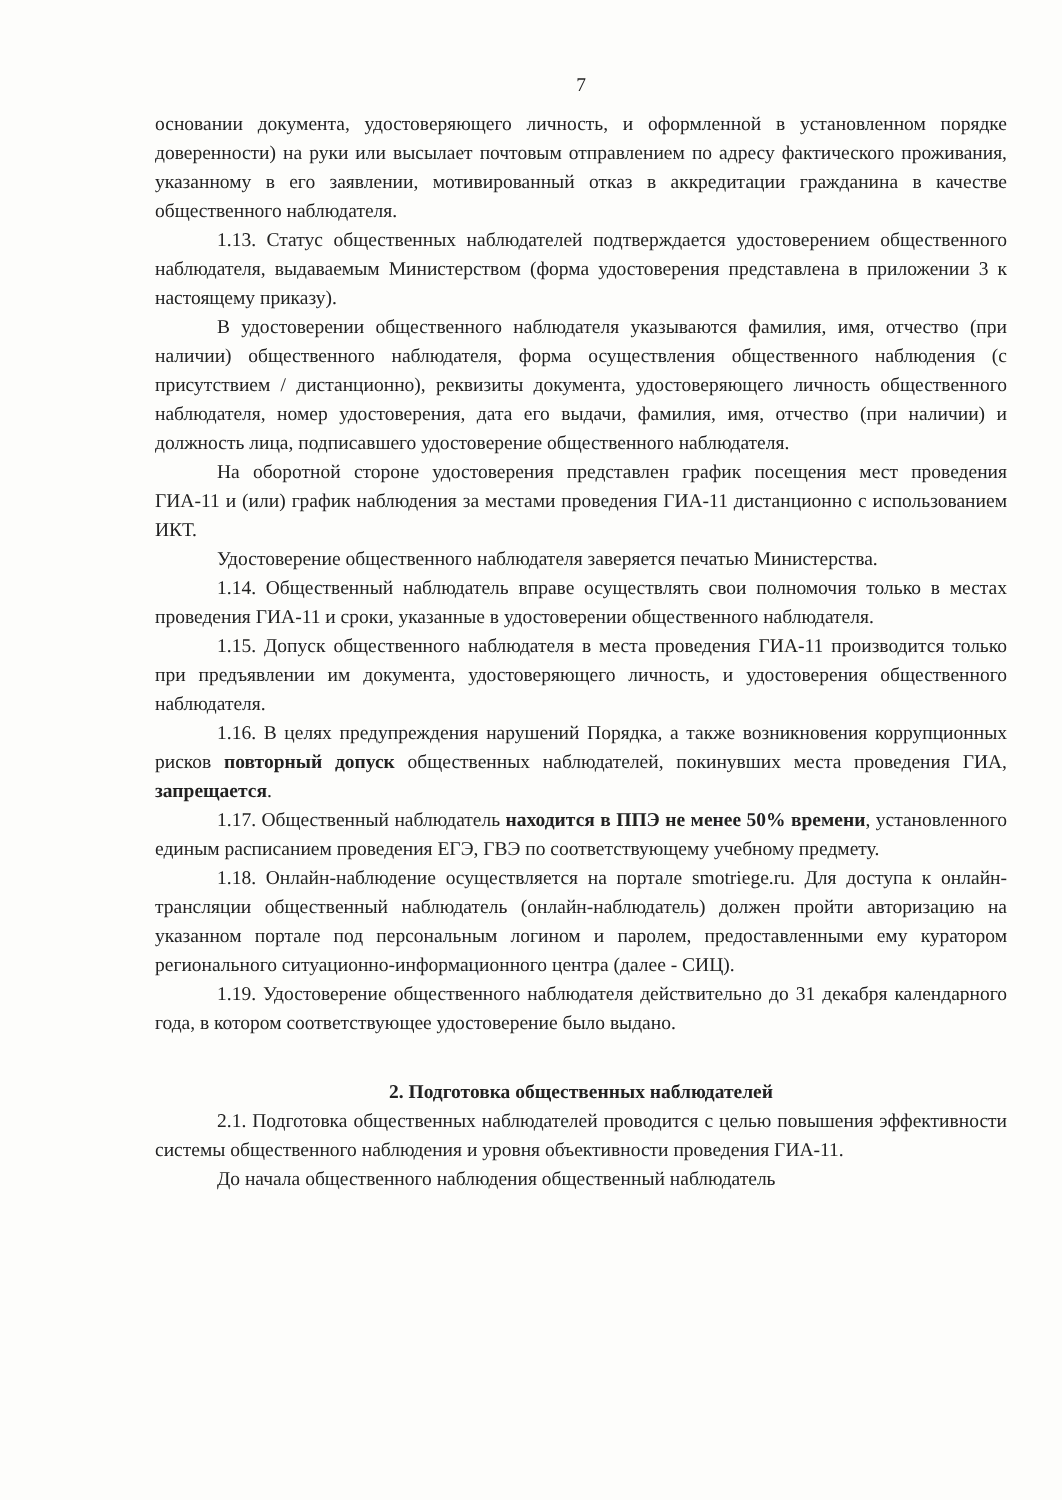7
основании документа, удостоверяющего личность, и оформленной в установленном порядке доверенности) на руки или высылает почтовым отправлением по адресу фактического проживания, указанному в его заявлении, мотивированный отказ в аккредитации гражданина в качестве общественного наблюдателя.
1.13. Статус общественных наблюдателей подтверждается удостоверением общественного наблюдателя, выдаваемым Министерством (форма удостоверения представлена в приложении 3 к настоящему приказу).
В удостоверении общественного наблюдателя указываются фамилия, имя, отчество (при наличии) общественного наблюдателя, форма осуществления общественного наблюдения (с присутствием / дистанционно), реквизиты документа, удостоверяющего личность общественного наблюдателя, номер удостоверения, дата его выдачи, фамилия, имя, отчество (при наличии) и должность лица, подписавшего удостоверение общественного наблюдателя.
На оборотной стороне удостоверения представлен график посещения мест проведения ГИА-11 и (или) график наблюдения за местами проведения ГИА-11 дистанционно с использованием ИКТ.
Удостоверение общественного наблюдателя заверяется печатью Министерства.
1.14. Общественный наблюдатель вправе осуществлять свои полномочия только в местах проведения ГИА-11 и сроки, указанные в удостоверении общественного наблюдателя.
1.15. Допуск общественного наблюдателя в места проведения ГИА-11 производится только при предъявлении им документа, удостоверяющего личность, и удостоверения общественного наблюдателя.
1.16. В целях предупреждения нарушений Порядка, а также возникновения коррупционных рисков повторный допуск общественных наблюдателей, покинувших места проведения ГИА, запрещается.
1.17. Общественный наблюдатель находится в ППЭ не менее 50% времени, установленного единым расписанием проведения ЕГЭ, ГВЭ по соответствующему учебному предмету.
1.18. Онлайн-наблюдение осуществляется на портале smotriege.ru. Для доступа к онлайн-трансляции общественный наблюдатель (онлайн-наблюдатель) должен пройти авторизацию на указанном портале под персональным логином и паролем, предоставленными ему куратором регионального ситуационно-информационного центра (далее - СИЦ).
1.19. Удостоверение общественного наблюдателя действительно до 31 декабря календарного года, в котором соответствующее удостоверение было выдано.
2. Подготовка общественных наблюдателей
2.1. Подготовка общественных наблюдателей проводится с целью повышения эффективности системы общественного наблюдения и уровня объективности проведения ГИА-11.
До начала общественного наблюдения общественный наблюдатель